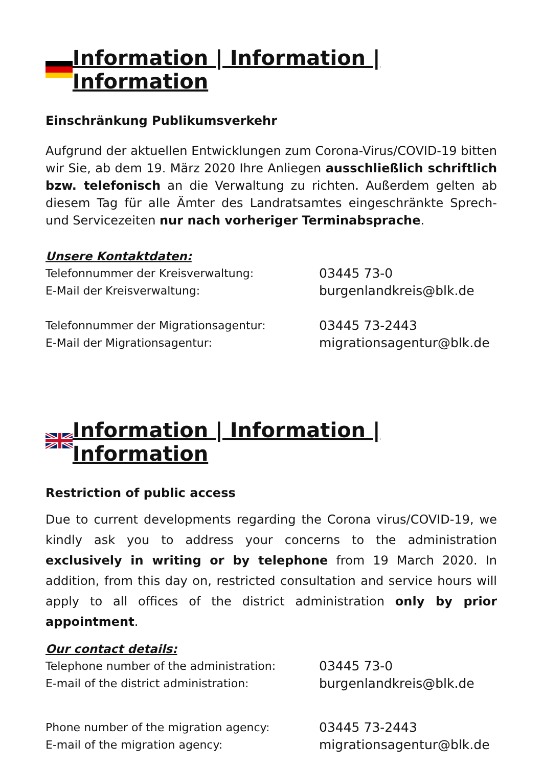Information | Information | Information
Einschränkung Publikumsverkehr
Aufgrund der aktuellen Entwicklungen zum Corona-Virus/COVID-19 bitten wir Sie, ab dem 19. März 2020 Ihre Anliegen ausschließlich schriftlich bzw. telefonisch an die Verwaltung zu richten. Außerdem gelten ab diesem Tag für alle Ämter des Landratsamtes eingeschränkte Sprech- und Servicezeiten nur nach vorheriger Terminabsprache.
Unsere Kontaktdaten:
Telefonnummer der Kreisverwaltung: 03445 73-0
E-Mail der Kreisverwaltung: burgenlandkreis@blk.de
Telefonnummer der Migrationsagentur: 03445 73-2443
E-Mail der Migrationsagentur: migrationsagentur@blk.de
Information | Information | Information
Restriction of public access
Due to current developments regarding the Corona virus/COVID-19, we kindly ask you to address your concerns to the administration exclusively in writing or by telephone from 19 March 2020. In addition, from this day on, restricted consultation and service hours will apply to all offices of the district administration only by prior appointment.
Our contact details:
Telephone number of the administration: 03445 73-0
E-mail of the district administration: burgenlandkreis@blk.de
Phone number of the migration agency: 03445 73-2443
E-mail of the migration agency: migrationsagentur@blk.de